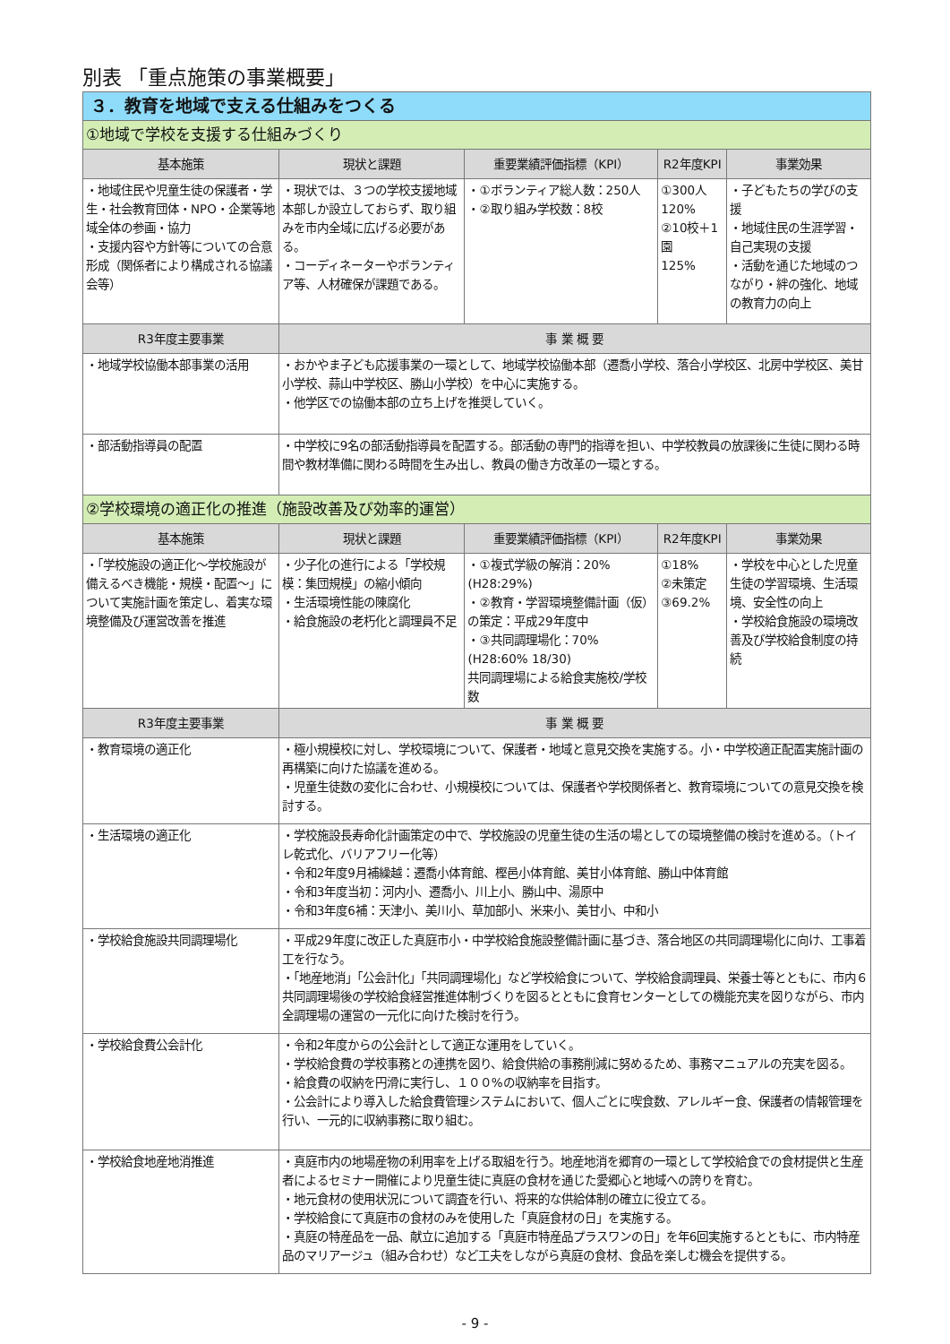別表 「重点施策の事業概要」
| ３．教育を地域で支える仕組みをつくる | | | | |
| ①地域で学校を支援する仕組みづくり | | | | |
| 基本施策 | 現状と課題 | 重要業績評価指標（KPI） | R2年度KPI | 事業効果 |
| ・地域住民や児童生徒の保護者・学生・社会教育団体・NPO・企業等地域全体の参画・協力 ・支援内容や方針等についての合意形成（関係者により構成される協議会等） | ・現状では、３つの学校支援地域本部しか設立しておらず、取り組みを市内全域に広げる必要がある。 ・コーディネーターやボランティア等、人材確保が課題である。 | ・①ボランティア総人数：250人 ・②取り組み学校数：8校 | ①300人 120% ②10校＋1園 125% | ・子どもたちの学びの支援 ・地域住民の生涯学習・自己実現の支援 ・活動を通じた地域のつながり・絆の強化、地域の教育力の向上 |
| R3年度主要事業 | 事 業 概 要 | | | |
| ・地域学校協働本部事業の活用 | ・おかやま子ども応援事業の一環として、地域学校協働本部（遷喬小学校、落合小学校区、北房中学校区、美甘小学校、蒜山中学校区、勝山小学校）を中心に実施する。 ・他学区での協働本部の立ち上げを推奨していく。 | | | |
| ・部活動指導員の配置 | ・中学校に9名の部活動指導員を配置する。部活動の専門的指導を担い、中学校教員の放課後に生徒に関わる時間や教材準備に関わる時間を生み出し、教員の働き方改革の一環とする。 | | | |
| ②学校環境の適正化の推進（施設改善及び効率的運営） | | | | |
| 基本施策 | 現状と課題 | 重要業績評価指標（KPI） | R2年度KPI | 事業効果 |
| ・「学校施設の適正化～学校施設が備えるべき機能・規模・配置～」について実施計画を策定し、着実な環境整備及び運営改善を推進 | ・少子化の進行による「学校規模：集団規模」の縮小傾向 ・生活環境性能の陳腐化 ・給食施設の老朽化と調理員不足 | ・①複式学級の解消：20%(H28:29%) ・②教育・学習環境整備計画（仮）の策定：平成29年度中 ・③共同調理場化：70%(H28:60% 18/30) 共同調理場による給食実施校/学校数 | ①18% ②未策定 ③69.2% | ・学校を中心とした児童生徒の学習環境、生活環境、安全性の向上 ・学校給食施設の環境改善及び学校給食制度の持続 |
| R3年度主要事業 | 事 業 概 要 | | | |
| ・教育環境の適正化 | ・極小規模校に対し、学校環境について、保護者・地域と意見交換を実施する。小・中学校適正配置実施計画の再構築に向けた協議を進める。 ・児童生徒数の変化に合わせ、小規模校については、保護者や学校関係者と、教育環境についての意見交換を検討する。 | | | |
| ・生活環境の適正化 | ・学校施設長寿命化計画策定の中で、学校施設の児童生徒の生活の場としての環境整備の検討を進める。（トイレ乾式化、バリアフリー化等） ・令和2年度9月補繰越：遷喬小体育館、樫邑小体育館、美甘小体育館、勝山中体育館 ・令和3年度当初：河内小、遷喬小、川上小、勝山中、湯原中 ・令和3年度6補：天津小、美川小、草加部小、米来小、美甘小、中和小 | | | |
| ・学校給食施設共同調理場化 | ・平成29年度に改正した真庭市小・中学校給食施設整備計画に基づき、落合地区の共同調理場化に向け、工事着工を行なう。 ・「地産地消」「公会計化」「共同調理場化」など学校給食について、学校給食調理員、栄養士等とともに、市内６共同調理場後の学校給食経営推進体制づくりを図るとともに食育センターとしての機能充実を図りながら、市内全調理場の運営の一元化に向けた検討を行う。 | | | |
| ・学校給食費公会計化 | ・令和2年度からの公会計として適正な運用をしていく。 ・学校給食費の学校事務との連携を図り、給食供給の事務削減に努めるため、事務マニュアルの充実を図る。 ・給食費の収納を円滑に実行し、１００%の収納率を目指す。 ・公会計により導入した給食費管理システムにおいて、個人ごとに喫食数、アレルギー食、保護者の情報管理を行い、一元的に収納事務に取り組む。 | | | |
| ・学校給食地産地消推進 | ・真庭市内の地場産物の利用率を上げる取組を行う。地産地消を郷育の一環として学校給食での食材提供と生産者によるセミナー開催により児童生徒に真庭の食材を通じた愛郷心と地域への誇りを育む。 ・地元食材の使用状況について調査を行い、将来的な供給体制の確立に役立てる。 ・学校給食にて真庭市の食材のみを使用した「真庭食材の日」を実施する。 ・真庭の特産品を一品、献立に追加する「真庭市特産品プラスワンの日」を年6回実施するとともに、市内特産品のマリアージュ（組み合わせ）など工夫をしながら真庭の食材、食品を楽しむ機会を提供する。 | | | |
- 9 -